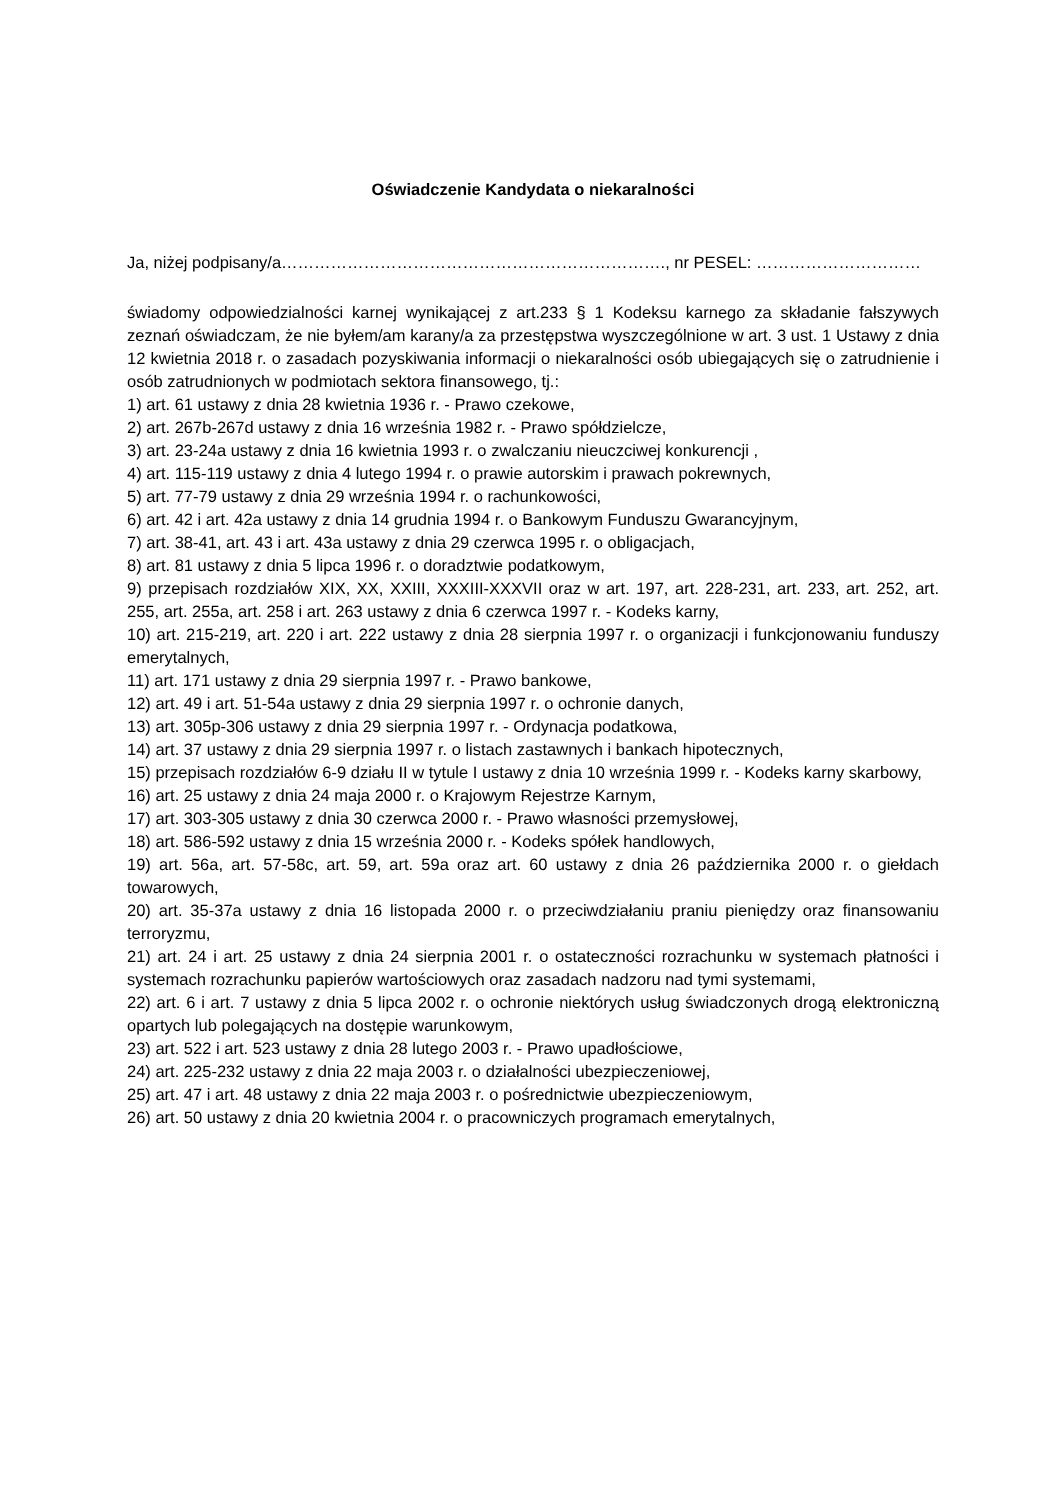Oświadczenie Kandydata o niekaralności
Ja, niżej podpisany/a……………………………………………………………., nr PESEL: …………………………
świadomy odpowiedzialności karnej wynikającej z art.233 § 1 Kodeksu karnego za składanie fałszywych zeznań oświadczam, że nie byłem/am karany/a za przestępstwa wyszczególnione w art. 3 ust. 1 Ustawy z dnia 12 kwietnia 2018 r. o zasadach pozyskiwania informacji o niekaralności osób ubiegających się o zatrudnienie i osób zatrudnionych w podmiotach sektora finansowego, tj.:
1) art. 61 ustawy z dnia 28 kwietnia 1936 r. - Prawo czekowe,
2) art. 267b-267d ustawy z dnia 16 września 1982 r. - Prawo spółdzielcze,
3) art. 23-24a ustawy z dnia 16 kwietnia 1993 r. o zwalczaniu nieuczciwej konkurencji ,
4) art. 115-119 ustawy z dnia 4 lutego 1994 r. o prawie autorskim i prawach pokrewnych,
5) art. 77-79 ustawy z dnia 29 września 1994 r. o rachunkowości,
6) art. 42 i art. 42a ustawy z dnia 14 grudnia 1994 r. o Bankowym Funduszu Gwarancyjnym,
7) art. 38-41, art. 43 i art. 43a ustawy z dnia 29 czerwca 1995 r. o obligacjach,
8) art. 81 ustawy z dnia 5 lipca 1996 r. o doradztwie podatkowym,
9) przepisach rozdziałów XIX, XX, XXIII, XXXIII-XXXVII oraz w art. 197, art. 228-231, art. 233, art. 252, art. 255, art. 255a, art. 258 i art. 263 ustawy z dnia 6 czerwca 1997 r. - Kodeks karny,
10) art. 215-219, art. 220 i art. 222 ustawy z dnia 28 sierpnia 1997 r. o organizacji i funkcjonowaniu funduszy emerytalnych,
11) art. 171 ustawy z dnia 29 sierpnia 1997 r. - Prawo bankowe,
12) art. 49 i art. 51-54a ustawy z dnia 29 sierpnia 1997 r. o ochronie danych,
13) art. 305p-306 ustawy z dnia 29 sierpnia 1997 r. - Ordynacja podatkowa,
14) art. 37 ustawy z dnia 29 sierpnia 1997 r. o listach zastawnych i bankach hipotecznych,
15) przepisach rozdziałów 6-9 działu II w tytule I ustawy z dnia 10 września 1999 r. - Kodeks karny skarbowy,
16) art. 25 ustawy z dnia 24 maja 2000 r. o Krajowym Rejestrze Karnym,
17) art. 303-305 ustawy z dnia 30 czerwca 2000 r. - Prawo własności przemysłowej,
18) art. 586-592 ustawy z dnia 15 września 2000 r. - Kodeks spółek handlowych,
19) art. 56a, art. 57-58c, art. 59, art. 59a oraz art. 60 ustawy z dnia 26 października 2000 r. o giełdach towarowych,
20) art. 35-37a ustawy z dnia 16 listopada 2000 r. o przeciwdziałaniu praniu pieniędzy oraz finansowaniu terroryzmu,
21) art. 24 i art. 25 ustawy z dnia 24 sierpnia 2001 r. o ostateczności rozrachunku w systemach płatności i systemach rozrachunku papierów wartościowych oraz zasadach nadzoru nad tymi systemami,
22) art. 6 i art. 7 ustawy z dnia 5 lipca 2002 r. o ochronie niektórych usług świadczonych drogą elektroniczną opartych lub polegających na dostępie warunkowym,
23) art. 522 i art. 523 ustawy z dnia 28 lutego 2003 r. - Prawo upadłościowe,
24) art. 225-232 ustawy z dnia 22 maja 2003 r. o działalności ubezpieczeniowej,
25) art. 47 i art. 48 ustawy z dnia 22 maja 2003 r. o pośrednictwie ubezpieczeniowym,
26) art. 50 ustawy z dnia 20 kwietnia 2004 r. o pracowniczych programach emerytalnych,